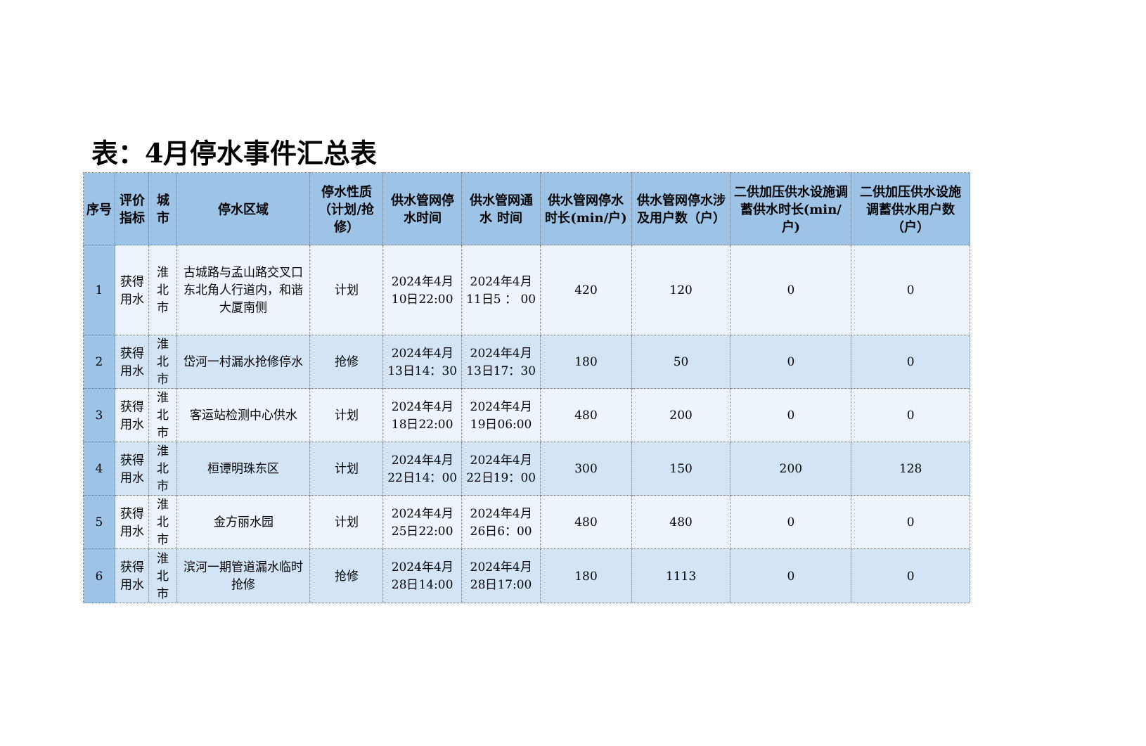表：4月停水事件汇总表
| 序号 | 评价指标 | 城市 | 停水区域 | 停水性质（计划/抢修） | 供水管网停水时间 | 供水管网通水 时间 | 供水管网停水时长(min/户) | 供水管网停水涉及用户数（户） | 二供加压供水设施调蓄供水时长(min/户) | 二供加压供水设施调蓄供水用户数（户） |
| --- | --- | --- | --- | --- | --- | --- | --- | --- | --- | --- |
| 1 | 获得用水 | 淮北市 | 古城路与孟山路交叉口东北角人行道内，和谐大厦南侧 | 计划 | 2024年4月10日22:00 | 2024年4月11日5 ： 00 | 420 | 120 | 0 | 0 |
| 2 | 获得用水 | 淮北市 | 岱河一村漏水抢修停水 | 抢修 | 2024年4月13日14：30 | 2024年4月13日17：30 | 180 | 50 | 0 | 0 |
| 3 | 获得用水 | 淮北市 | 客运站检测中心供水 | 计划 | 2024年4月18日22:00 | 2024年4月19日06:00 | 480 | 200 | 0 | 0 |
| 4 | 获得用水 | 淮北市 | 桓谭明珠东区 | 计划 | 2024年4月22日14：00 | 2024年4月22日19：00 | 300 | 150 | 200 | 128 |
| 5 | 获得用水 | 淮北市 | 金方丽水园 | 计划 | 2024年4月25日22:00 | 2024年4月26日6：00 | 480 | 480 | 0 | 0 |
| 6 | 获得用水 | 淮北市 | 滨河一期管道漏水临时抢修 | 抢修 | 2024年4月28日14:00 | 2024年4月28日17:00 | 180 | 1113 | 0 | 0 |